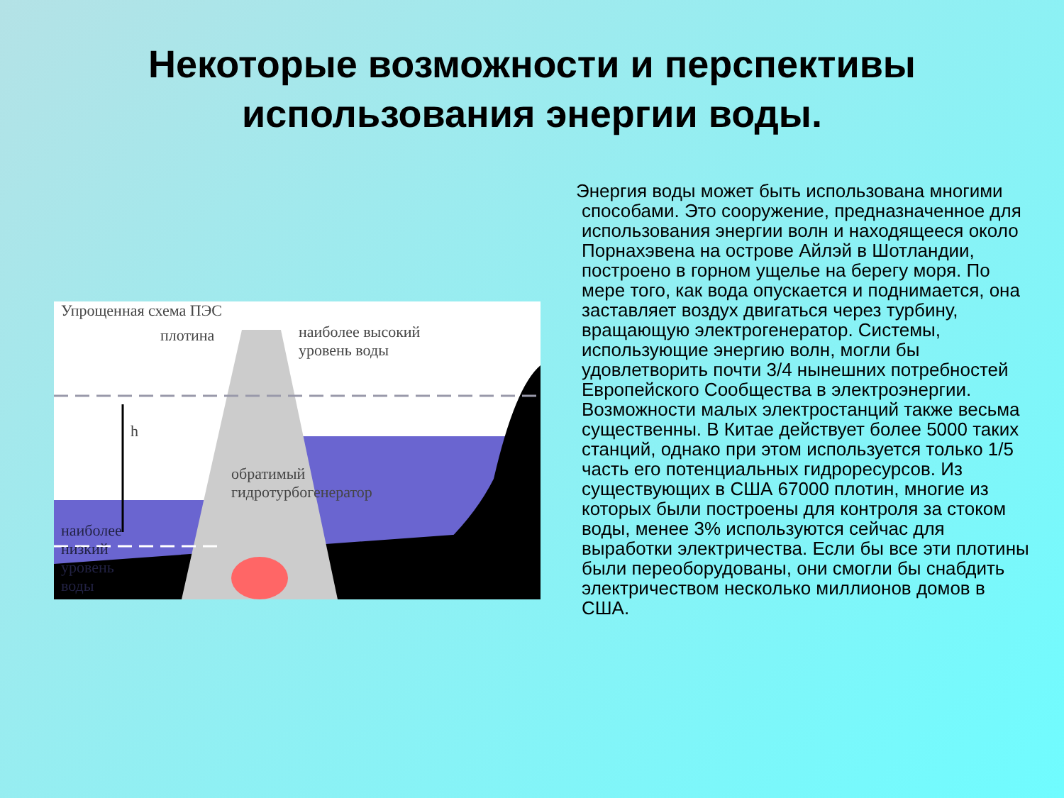Некоторые возможности и перспективы
использования энергии воды.
Упрощенная схема ПЭС
плотина
наиболее высокий
уровень воды
h
обратимый
гидротурбогенератор
наиболее
низкий
уровень
воды
Энергия воды может быть использована многими способами. Это сооружение, предназначенное для использования энергии волн и находящееся около Порнахэвена на острове Айлэй в Шотландии, построено в горном ущелье на берегу моря. По мере того, как вода опускается и поднимается, она заставляет воздух двигаться через турбину, вращающую электрогенератор. Системы, использующие энергию волн, могли бы удовлетворить почти 3/4 нынешних потребностей Европейского Сообщества в электроэнергии. Возможности малых электростанций также весьма существенны. В Китае действует более 5000 таких станций, однако при этом используется только 1/5 часть его потенциальных гидроресурсов. Из существующих в США 67000 плотин, многие из которых были построены для контроля за стоком воды, менее 3% используются сейчас для выработки электричества. Если бы все эти плотины были переоборудованы, они смогли бы снабдить электричеством несколько миллионов домов в США.